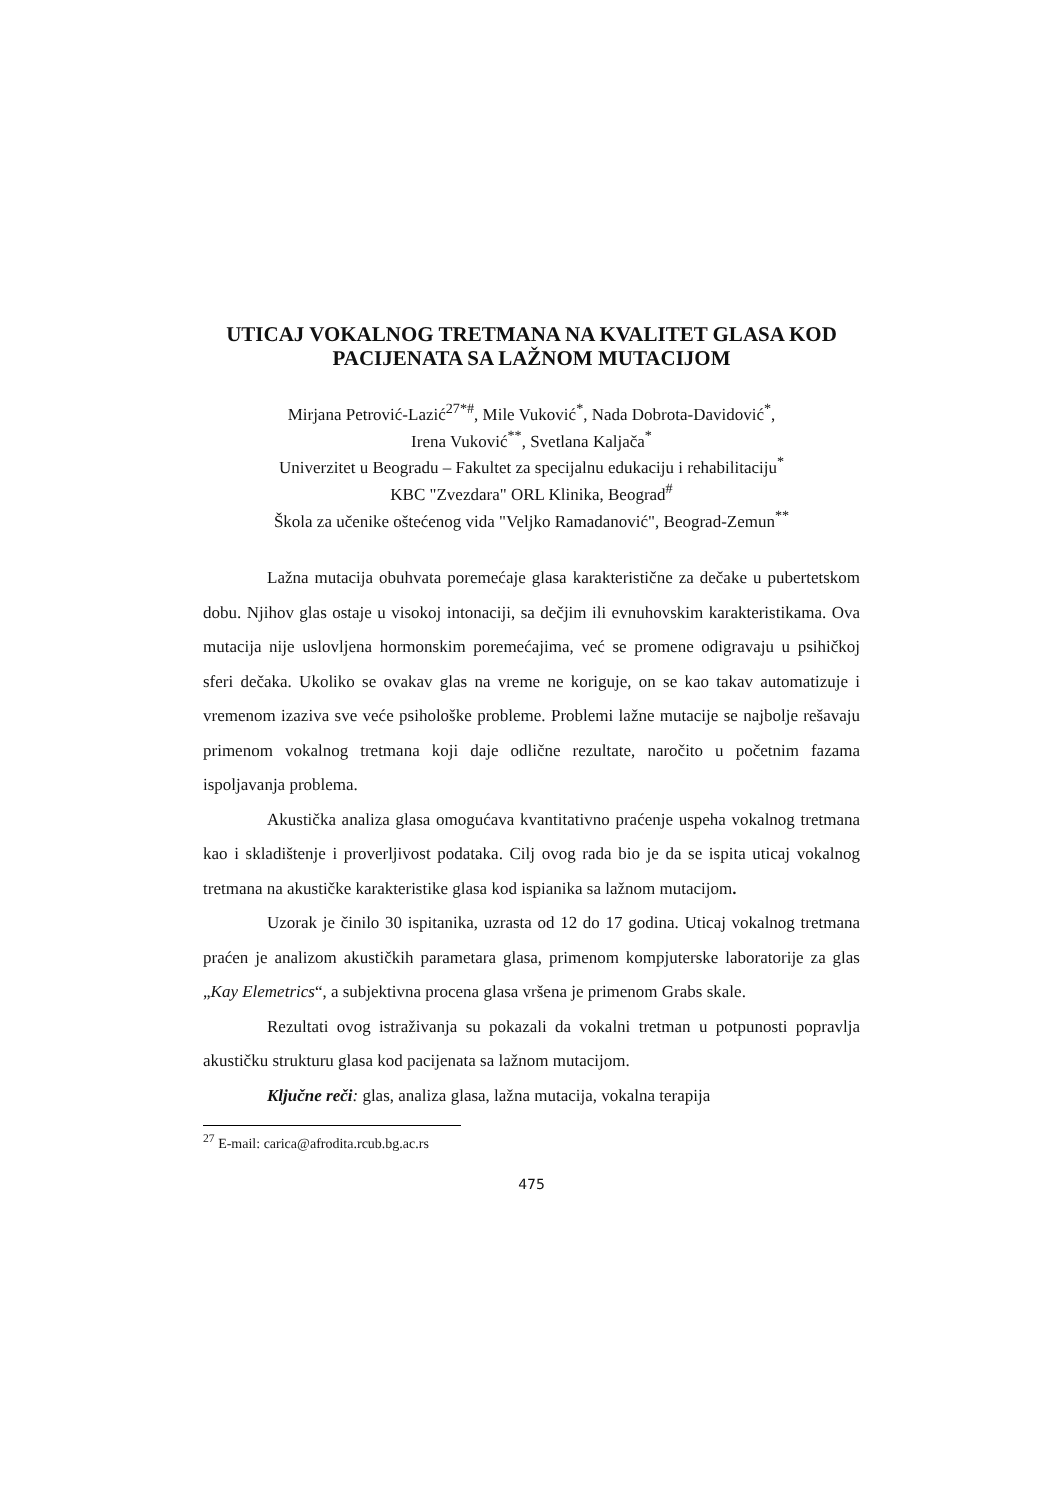UTICAJ VOKALNOG TRETMANA NA KVALITET GLASA KOD
PACIJENATA SA LAŽNOM MUTACIJOM
Mirjana Petrović-Lazić<sup>27*#</sup>, Mile Vuković<sup>*</sup>, Nada Dobrota-Davidović<sup>*</sup>,
Irena Vuković<sup>**</sup>, Svetlana Kaljača<sup>*</sup>
Univerzitet u Beogradu – Fakultet za specijalnu edukaciju i rehabilitaciju<sup>*</sup>
KBC "Zvezdara" ORL Klinika, Beograd<sup>#</sup>
Škola za učenike oštećenog vida "Veljko Ramadanović", Beograd-Zemun<sup>**</sup>
Lažna mutacija obuhvata poremećaje glasa karakteristične za dečake u pubertetskom dobu. Njihov glas ostaje u visokoj intonaciji, sa dečjim ili evnuhovskim karakteristikama. Ova mutacija nije uslovljena hormonskim poremećajima, već se promene odigravaju u psihičkoj sferi dečaka. Ukoliko se ovakav glas na vreme ne koriguje, on se kao takav automatizuje i vremenom izaziva sve veće psihološke probleme. Problemi lažne mutacije se najbolje rešavaju primenom vokalnog tretmana koji daje odlične rezultate, naročito u početnim fazama ispoljavanja problema.
Akustička analiza glasa omogućava kvantitativno praćenje uspeha vokalnog tretmana kao i skladištenje i proverljivost podataka. Cilj ovog rada bio je da se ispita uticaj vokalnog tretmana na akustičke karakteristike glasa kod ispianika sa lažnom mutacijom.
Uzorak je činilo 30 ispitanika, uzrasta od 12 do 17 godina. Uticaj vokalnog tretmana praćen je analizom akustičkih parametara glasa, primenom kompjuterske laboratorije za glas „Kay Elemetrics“, a subjektivna procena glasa vršena je primenom Grabs skale.
Rezultati ovog istraživanja su pokazali da vokalni tretman u potpunosti popravlja akustičku strukturu glasa kod pacijenata sa lažnom mutacijom.
Ključne reči: glas, analiza glasa, lažna mutacija, vokalna terapija
<sup>27</sup> E-mail: carica@afrodita.rcub.bg.ac.rs
475